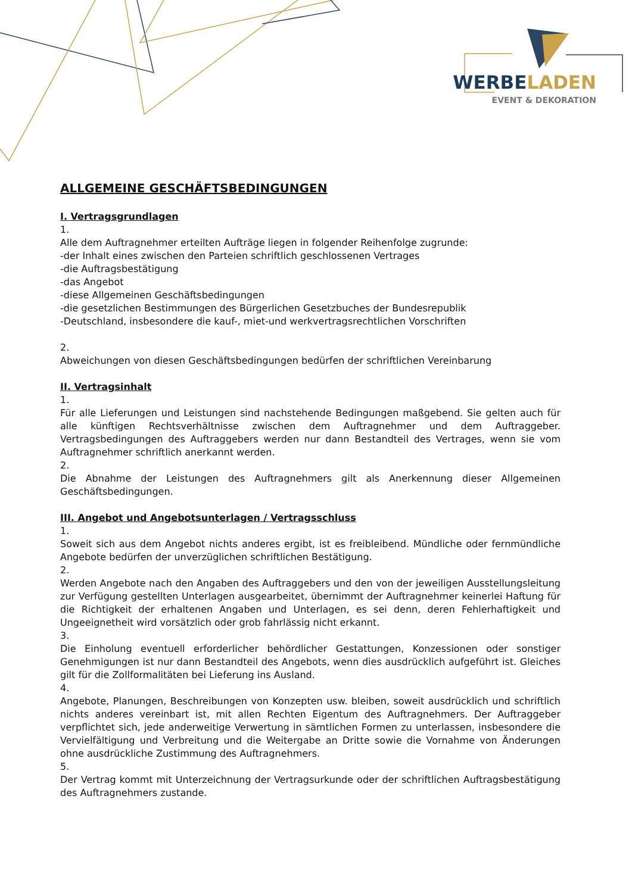WERBELADEN
EVENT & DEKORATION
ALLGEMEINE GESCHÄFTSBEDINGUNGEN
I. Vertragsgrundlagen
1.
Alle dem Auftragnehmer erteilten Aufträge liegen in folgender Reihenfolge zugrunde:
-der Inhalt eines zwischen den Parteien schriftlich geschlossenen Vertrages
-die Auftragsbestätigung
-das Angebot
-diese Allgemeinen Geschäftsbedingungen
-die gesetzlichen Bestimmungen des Bürgerlichen Gesetzbuches der Bundesrepublik
-Deutschland, insbesondere die kauf-, miet-und werkvertragsrechtlichen Vorschriften
2.
Abweichungen von diesen Geschäftsbedingungen bedürfen der schriftlichen Vereinbarung
II. Vertragsinhalt
1.
Für alle Lieferungen und Leistungen sind nachstehende Bedingungen maßgebend. Sie gelten auch für alle künftigen Rechtsverhältnisse zwischen dem Auftragnehmer und dem Auftraggeber. Vertragsbedingungen des Auftraggebers werden nur dann Bestandteil des Vertrages, wenn sie vom Auftragnehmer schriftlich anerkannt werden.
2.
Die Abnahme der Leistungen des Auftragnehmers gilt als Anerkennung dieser Allgemeinen Geschäftsbedingungen.
III. Angebot und Angebotsunterlagen / Vertragsschluss
1.
Soweit sich aus dem Angebot nichts anderes ergibt, ist es freibleibend. Mündliche oder fernmündliche Angebote bedürfen der unverzüglichen schriftlichen Bestätigung.
2.
Werden Angebote nach den Angaben des Auftraggebers und den von der jeweiligen Ausstellungsleitung zur Verfügung gestellten Unterlagen ausgearbeitet, übernimmt der Auftragnehmer keinerlei Haftung für die Richtigkeit der erhaltenen Angaben und Unterlagen, es sei denn, deren Fehlerhaftigkeit und Ungeeignetheit wird vorsätzlich oder grob fahrlässig nicht erkannt.
3.
Die Einholung eventuell erforderlicher behördlicher Gestattungen, Konzessionen oder sonstiger Genehmigungen ist nur dann Bestandteil des Angebots, wenn dies ausdrücklich aufgeführt ist. Gleiches gilt für die Zollformalitäten bei Lieferung ins Ausland.
4.
Angebote, Planungen, Beschreibungen von Konzepten usw. bleiben, soweit ausdrücklich und schriftlich nichts anderes vereinbart ist, mit allen Rechten Eigentum des Auftragnehmers. Der Auftraggeber verpflichtet sich, jede anderweitige Verwertung in sämtlichen Formen zu unterlassen, insbesondere die Vervielfältigung und Verbreitung und die Weitergabe an Dritte sowie die Vornahme von Änderungen ohne ausdrückliche Zustimmung des Auftragnehmers.
5.
Der Vertrag kommt mit Unterzeichnung der Vertragsurkunde oder der schriftlichen Auftragsbestätigung des Auftragnehmers zustande.